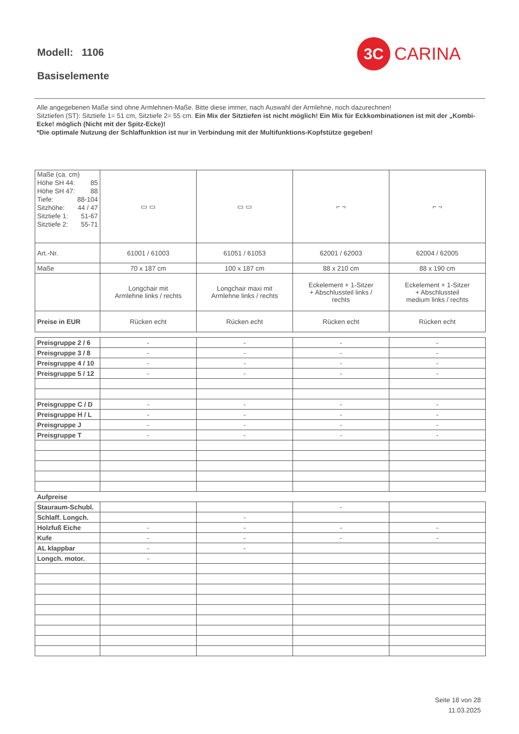Modell: 1106
Basiselemente
3C
CARINA
Alle angegebenen Maße sind ohne Armlehnen-Maße. Bitte diese immer, nach Auswahl der Armlehne, noch dazurechnen!
Sitztiefen (ST): Sitztiefe 1= 51 cm, Sitztiefe 2= 55 cm. Ein Mix der Sitztiefen ist nicht möglich! Ein Mix für Eckkombinationen ist mit der „Kombi-Ecke! möglich (Nicht mit der Spitz-Ecke)!
*Die optimale Nutzung der Schlaffunktion ist nur in Verbindung mit der Multifunktions-Kopfstütze gegeben!
| Maße (ca. cm) Höhe SH 44: 85 Höhe SH 47: 88 Tiefe: 88-104 Sitzhöhe: 44 / 47 Sitztiefe 1: 51-67 Sitztiefe 2: 55-71 | ▭ ▭ | ▭ ▭ | ⌐ ¬ | ⌐ ¬ |
| Art.-Nr. | 61001 / 61003 | 61051 / 61053 | 62001 / 62003 | 62004 / 62005 |
| Maße | 70 x 187 cm | 100 x 187 cm | 88 x 210 cm | 88 x 190 cm |
| | Longchair mit Armlehne links / rechts | Longchair maxi mit Armlehne links / rechts | Eckelement + 1-Sitzer + Abschlussteil links / rechts | Eckelement + 1-Sitzer + Abschlussteil medium links / rechts |
| Preise in EUR | Rücken echt | Rücken echt | Rücken echt | Rücken echt |
| Preisgruppe 2 / 6 | - | - | - | - |
| Preisgruppe 3 / 8 | - | - | - | - |
| Preisgruppe 4 / 10 | - | - | - | - |
| Preisgruppe 5 / 12 | - | - | - | - |
| Preisgruppe C / D | - | - | - | - |
| Preisgruppe H / L | - | - | - | - |
| Preisgruppe J | - | - | - | - |
| Preisgruppe T | - | - | - | - |
| Aufpreise | | | | |
| Stauraum-Schubl. | | | - | |
| Schlaff. Longch. | | - | | |
| Holzfuß Eiche | - | - | - | - |
| Kufe | - | - | - | - |
| AL klappbar | - | - | | |
| Longch. motor. | - | | | |
Seite 18 von 28
11.03.2025